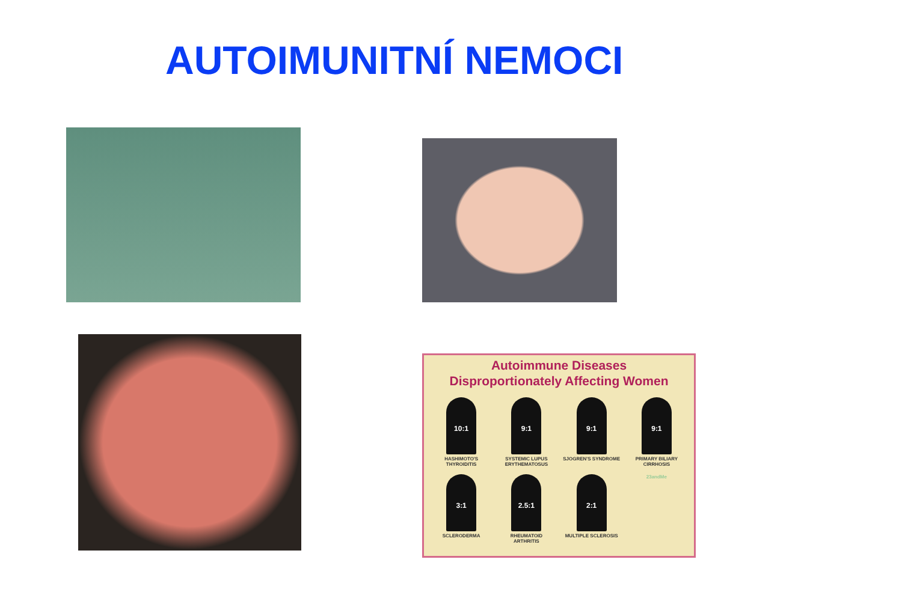AUTOIMUNITNÍ NEMOCI
Autoimmune Diseases
Disproportionately Affecting Women
10:1
HASHIMOTO'S THYROIDITIS
9:1
SYSTEMIC LUPUS ERYTHEMATOSUS
9:1
SJOGREN'S SYNDROME
9:1
PRIMARY BILIARY CIRRHOSIS
3:1
SCLERODERMA
2.5:1
RHEUMATOID ARTHRITIS
2:1
MULTIPLE SCLEROSIS
23andMe